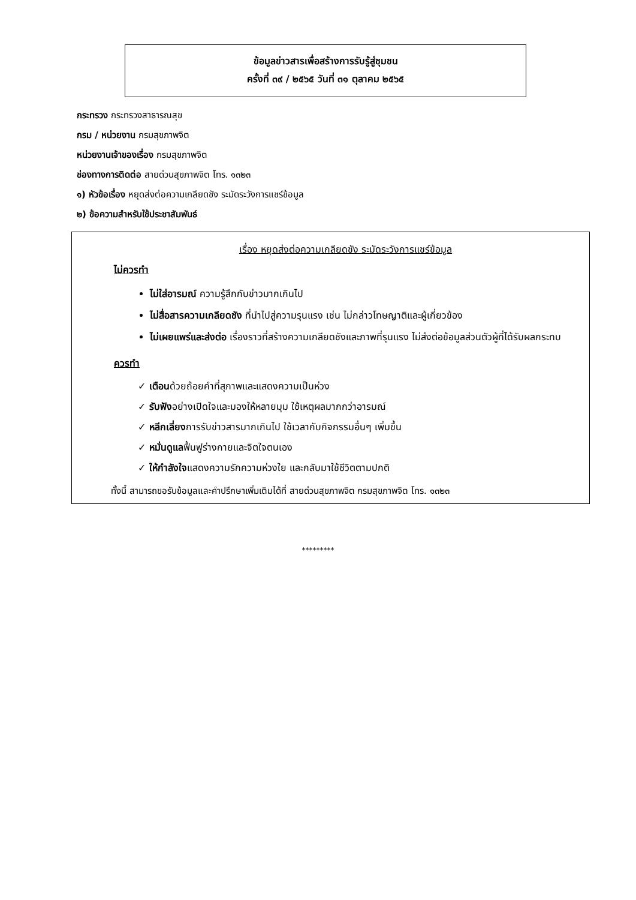ข้อมูลข่าวสารเพื่อสร้างการรับรู้สู่ชุมชน
ครั้งที่ ๓๙ / ๒๕๖๕ วันที่ ๓๑ ตุลาคม ๒๕๖๕
กระทรวง กระทรวงสาธารณสุข
กรม / หน่วยงาน กรมสุขภาพจิต
หน่วยงานเจ้าของเรื่อง กรมสุขภาพจิต
ช่องทางการติดต่อ สายด่วนสุขภาพจิต โทร. ๑๓๒๓
๑) หัวข้อเรื่อง หยุดส่งต่อความเกลียดชัง ระมัดระวังการแชร์ข้อมูล
๒) ข้อความสำหรับใช้ประชาสัมพันธ์
เรื่อง หยุดส่งต่อความเกลียดชัง ระมัดระวังการแชร์ข้อมูล
ไม่ควรทำ
ไม่ใส่อารมณ์ ความรู้สึกกับข่าวมากเกินไป
ไม่สื่อสารความเกลียดชัง ที่นำไปสู่ความรุนแรง เช่น ไม่กล่าวโทษญาติและผู้เกี่ยวข้อง
ไม่เผยแพร่และส่งต่อ เรื่องราวที่สร้างความเกลียดชังและภาพที่รุนแรง ไม่ส่งต่อข้อมูลส่วนตัวผู้ที่ได้รับผลกระทบ
ควรทำ
✓ เตือนด้วยถ้อยคำที่สุภาพและแสดงความเป็นห่วง
✓ รับฟังอย่างเปิดใจและมองให้หลายมุม ใช้เหตุผลมากกว่าอารมณ์
✓ หลีกเลี่ยงการรับข่าวสารมากเกินไป ใช้เวลากับกิจกรรมอื่นๆ เพิ่มขึ้น
✓ หมั่นดูแลฟื้นฟูร่างกายและจิตใจตนเอง
✓ ให้กำลังใจแสดงความรักความห่วงใย และกลับมาใช้ชีวิตตามปกติ
ทั้งนี้ สามารถขอรับข้อมูลและคำปรึกษาเพิ่มเติมได้ที่ สายด่วนสุขภาพจิต กรมสุขภาพจิต โทร. ๑๓๒๓
*********